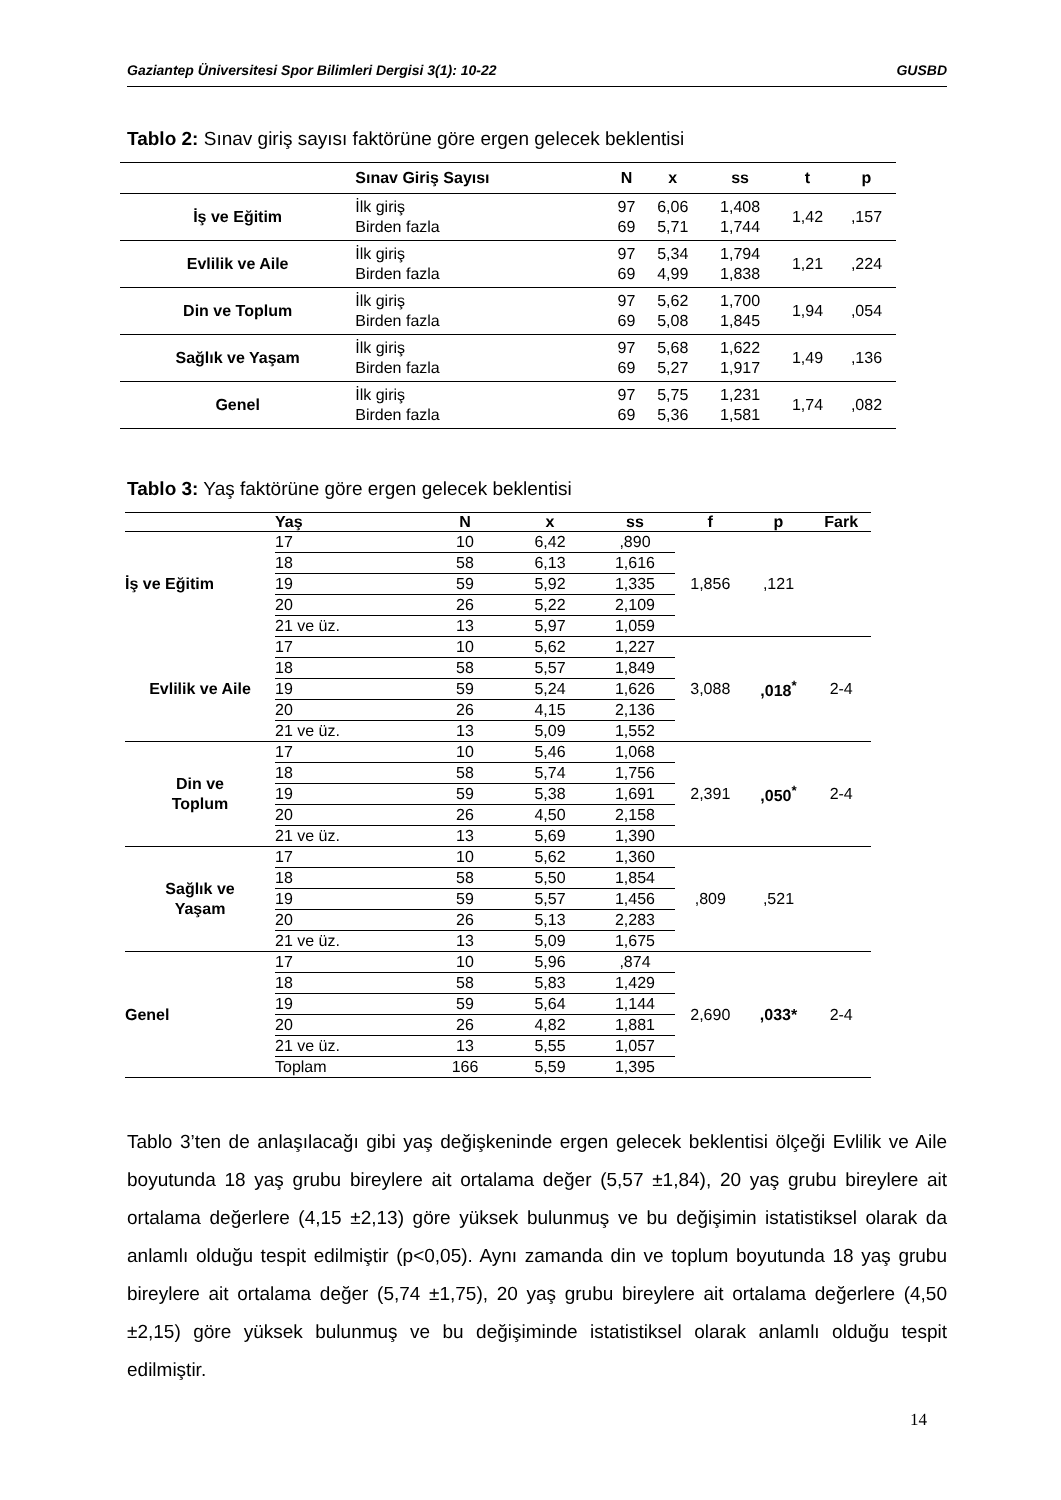Gaziantep Üniversitesi Spor Bilimleri Dergisi 3(1): 10-22 GUSBD
Tablo 2: Sınav giriş sayısı faktörüne göre ergen gelecek beklentisi
| | Sınav Giriş Sayısı | N | x | ss | t | p |
| --- | --- | --- | --- | --- | --- | --- |
| İş ve Eğitim | İlk giriş Birden fazla | 97 69 | 6,06 5,71 | 1,408 1,744 | 1,42 | ,157 |
| Evlilik ve Aile | İlk giriş Birden fazla | 97 69 | 5,34 4,99 | 1,794 1,838 | 1,21 | ,224 |
| Din ve Toplum | İlk giriş Birden fazla | 97 69 | 5,62 5,08 | 1,700 1,845 | 1,94 | ,054 |
| Sağlık ve Yaşam | İlk giriş Birden fazla | 97 69 | 5,68 5,27 | 1,622 1,917 | 1,49 | ,136 |
| Genel | İlk giriş Birden fazla | 97 69 | 5,75 5,36 | 1,231 1,581 | 1,74 | ,082 |
Tablo 3: Yaş faktörüne göre ergen gelecek beklentisi
| | Yaş | N | x | ss | f | p | Fark |
| --- | --- | --- | --- | --- | --- | --- | --- |
| İş ve Eğitim | 17 | 10 | 6,42 | ,890 | 1,856 | ,121 | |
| | 18 | 58 | 6,13 | 1,616 | | | |
| | 19 | 59 | 5,92 | 1,335 | | | |
| | 20 | 26 | 5,22 | 2,109 | | | |
| | 21 ve üz. | 13 | 5,97 | 1,059 | | | |
| Evlilik ve Aile | 17 | 10 | 5,62 | 1,227 | 3,088 | ,018<sup>*</sup> | 2-4 |
| | 18 | 58 | 5,57 | 1,849 | | | |
| | 19 | 59 | 5,24 | 1,626 | | | |
| | 20 | 26 | 4,15 | 2,136 | | | |
| | 21 ve üz. | 13 | 5,09 | 1,552 | | | |
| Din ve Toplum | 17 | 10 | 5,46 | 1,068 | 2,391 | ,050<sup>*</sup> | 2-4 |
| | 18 | 58 | 5,74 | 1,756 | | | |
| | 19 | 59 | 5,38 | 1,691 | | | |
| | 20 | 26 | 4,50 | 2,158 | | | |
| | 21 ve üz. | 13 | 5,69 | 1,390 | | | |
| Sağlık ve Yaşam | 17 | 10 | 5,62 | 1,360 | ,809 | ,521 | |
| | 18 | 58 | 5,50 | 1,854 | | | |
| | 19 | 59 | 5,57 | 1,456 | | | |
| | 20 | 26 | 5,13 | 2,283 | | | |
| | 21 ve üz. | 13 | 5,09 | 1,675 | | | |
| Genel | 17 | 10 | 5,96 | ,874 | 2,690 | ,033* | 2-4 |
| | 18 | 58 | 5,83 | 1,429 | | | |
| | 19 | 59 | 5,64 | 1,144 | | | |
| | 20 | 26 | 4,82 | 1,881 | | | |
| | 21 ve üz. | 13 | 5,55 | 1,057 | | | |
| | Toplam | 166 | 5,59 | 1,395 | | | |
Tablo 3’ten de anlaşılacağı gibi yaş değişkeninde ergen gelecek beklentisi ölçeği Evlilik ve Aile boyutunda 18 yaş grubu bireylere ait ortalama değer (5,57 ±1,84), 20 yaş grubu bireylere ait ortalama değerlere (4,15 ±2,13) göre yüksek bulunmuş ve bu değişimin istatistiksel olarak da anlamlı olduğu tespit edilmiştir (p<0,05). Aynı zamanda din ve toplum boyutunda 18 yaş grubu bireylere ait ortalama değer (5,74 ±1,75), 20 yaş grubu bireylere ait ortalama değerlere (4,50 ±2,15) göre yüksek bulunmuş ve bu değişiminde istatistiksel olarak anlamlı olduğu tespit edilmiştir.
14